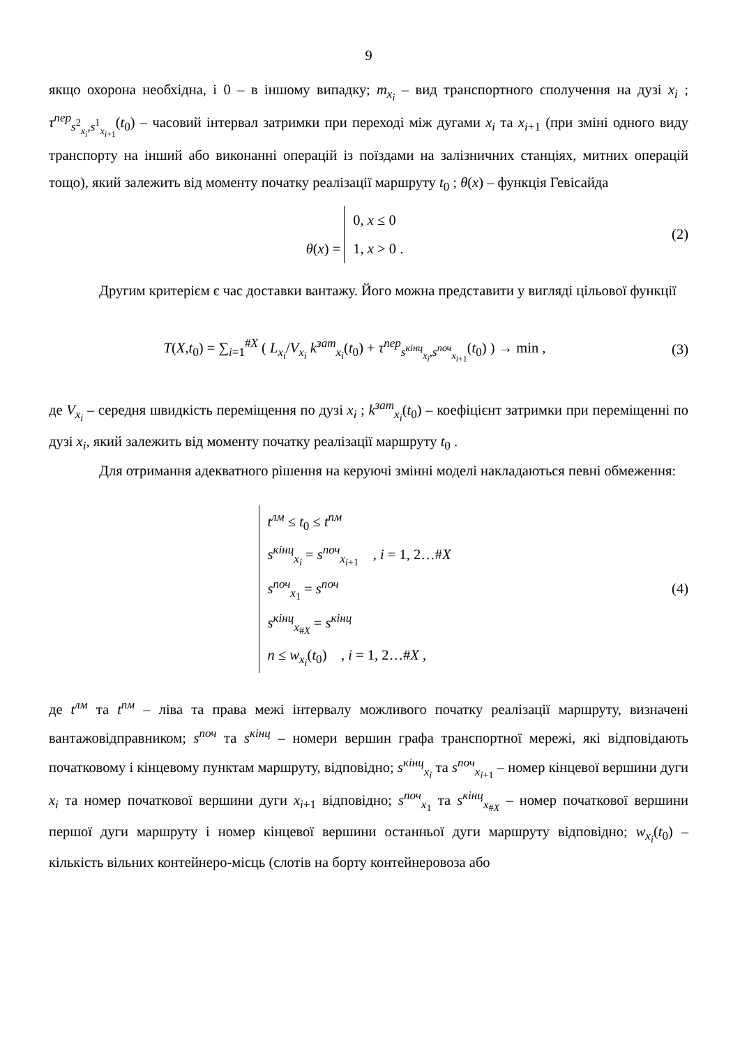9
якщо охорона необхідна, і 0 – в іншому випадку; m<sub>x<sub>i</sub></sub> – вид транспортного сполучення на дузі x<sub>i</sub> ; τ<sup>пер</sup><sub>s<sup>2</sup><sub>x<sub>i</sub></sub>,s<sup>1</sup><sub>x<sub>i+1</sub></sub></sub>(t<sub>0</sub>) – часовий інтервал затримки при переході між дугами x<sub>i</sub> та x<sub>i+1</sub> (при зміні одного виду транспорту на інший або виконанні операцій із поїздами на залізничних станціях, митних операцій тощо), який залежить від моменту початку реалізації маршруту t<sub>0</sub> ; θ(x) – функція Гевісайда
θ(x) = 0, x ≤ 0
1, x > 0 .
(2)
Другим критерієм є час доставки вантажу. Його можна представити у вигляді цільової функції
T(X,t<sub>0</sub>) = ∑<sub>i=1</sub><sup>#X</sup> ( L<sub>x<sub>i</sub></sub>/V<sub>x<sub>i</sub></sub> k<sup>зат</sup><sub>x<sub>i</sub></sub>(t<sub>0</sub>) + τ<sup>пер</sup><sub>s<sup>кінц</sup><sub>x<sub>i</sub></sub>,s<sup>поч</sup><sub>x<sub>i+1</sub></sub></sub>(t<sub>0</sub>) ) → min ,
(3)
де V<sub>x<sub>i</sub></sub> – середня швидкість переміщення по дузі x<sub>i</sub> ; k<sup>зат</sup><sub>x<sub>i</sub></sub>(t<sub>0</sub>) – коефіцієнт затримки при переміщенні по дузі x<sub>i</sub>, який залежить від моменту початку реалізації маршруту t<sub>0</sub> .
Для отримання адекватного рішення на керуючі змінні моделі накладаються певні обмеження:
t<sup>лм</sup> ≤ t<sub>0</sub> ≤ t<sup>пм</sup>
s<sup>кінц</sup><sub>x<sub>i</sub></sub> = s<sup>поч</sup><sub>x<sub>i+1</sub></sub> , i = 1, 2…#X
s<sup>поч</sup><sub>x<sub>1</sub></sub> = s<sup>поч</sup>
s<sup>кінц</sup><sub>x<sub>#X</sub></sub> = s<sup>кінц</sup>
n ≤ w<sub>x<sub>i</sub></sub>(t<sub>0</sub>) , i = 1, 2…#X ,
(4)
де t<sup>лм</sup> та t<sup>пм</sup> – ліва та права межі інтервалу можливого початку реалізації маршруту, визначені вантажовідправником; s<sup>поч</sup> та s<sup>кінц</sup> – номери вершин графа транспортної мережі, які відповідають початковому і кінцевому пунктам маршруту, відповідно; s<sup>кінц</sup><sub>x<sub>i</sub></sub> та s<sup>поч</sup><sub>x<sub>i+1</sub></sub> – номер кінцевої вершини дуги x<sub>i</sub> та номер початкової вершини дуги x<sub>i+1</sub> відповідно; s<sup>поч</sup><sub>x<sub>1</sub></sub> та s<sup>кінц</sup><sub>x<sub>#X</sub></sub> – номер початкової вершини першої дуги маршруту і номер кінцевої вершини останньої дуги маршруту відповідно; w<sub>x<sub>i</sub></sub>(t<sub>0</sub>) – кількість вільних контейнеро-місць (слотів на борту контейнеровоза або